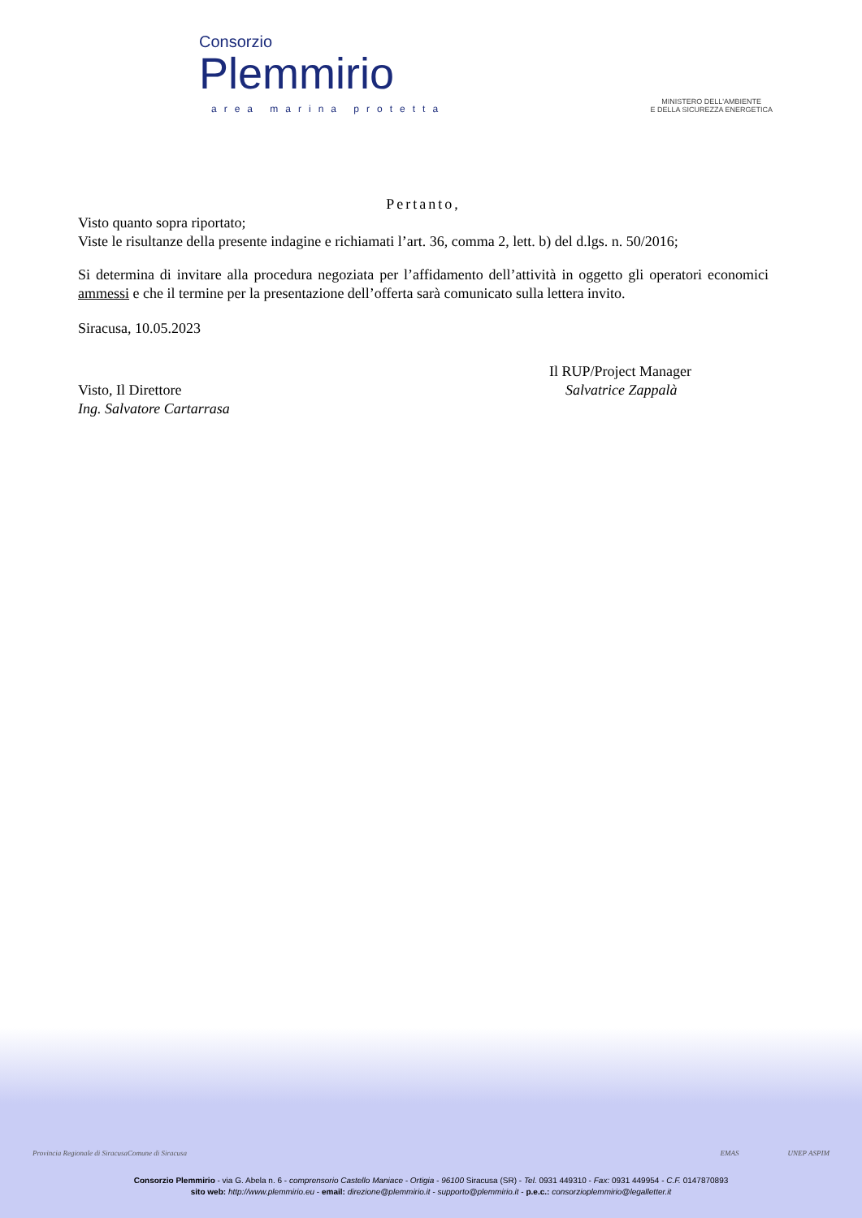Consorzio
Plemmirio
area marina protetta
MINISTERO DELL'AMBIENTE
E DELLA SICUREZZA ENERGETICA
Pertanto,
Visto quanto sopra riportato;
Viste le risultanze della presente indagine e richiamati l’art. 36, comma 2, lett. b) del d.lgs. n. 50/2016;
Si determina di invitare alla procedura negoziata per l’affidamento dell’attività in oggetto gli operatori economici ammessi e che il termine per la presentazione dell’offerta sarà comunicato sulla lettera invito.
Siracusa, 10.05.2023
Visto, Il Direttore
Ing. Salvatore Cartarrasa
Il RUP/Project Manager
Salvatrice Zappalà
Provincia Regionale di Siracusa Comune di Siracusa EMAS UNEP ASPIM
Consorzio Plemmirio - via G. Abela n. 6 - comprensorio Castello Maniace - Ortigia - 96100 Siracusa (SR) - Tel. 0931 449310 - Fax: 0931 449954 - C.F. 0147870893
sito web: http://www.plemmirio.eu - email: direzione@plemmirio.it - supporto@plemmirio.it - p.e.c.: consorzioplemmirio@legalletter.it